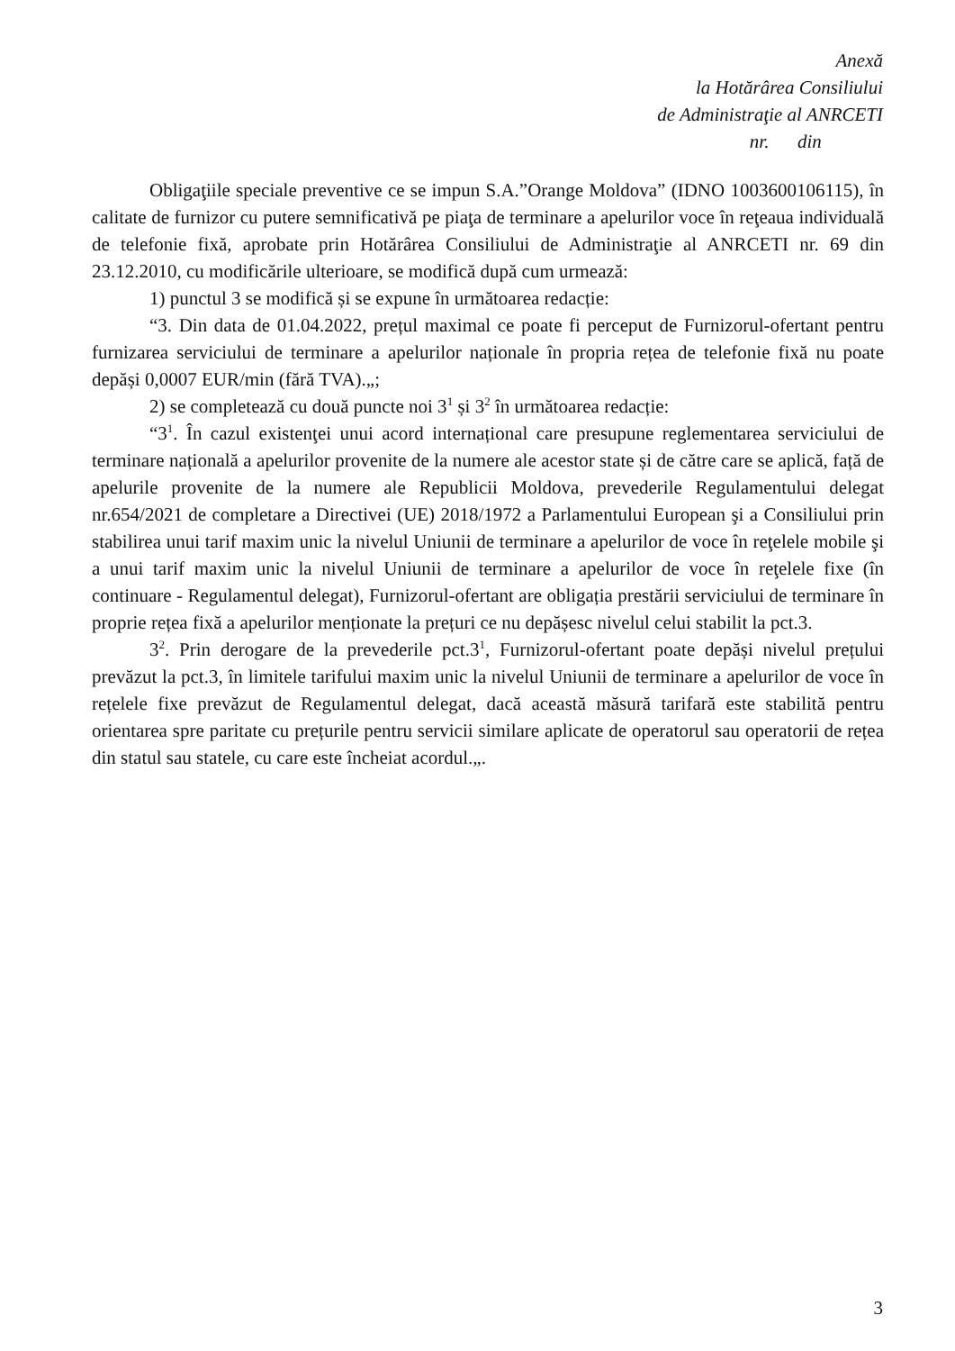Anexă
la Hotărârea Consiliului
de Administraţie al ANRCETI
nr. din
Obligaţiile speciale preventive ce se impun S.A.”Orange Moldova” (IDNO 1003600106115), în calitate de furnizor cu putere semnificativă pe piaţa de terminare a apelurilor voce în reţeaua individuală de telefonie fixă, aprobate prin Hotărârea Consiliului de Administraţie al ANRCETI nr. 69 din 23.12.2010, cu modificările ulterioare, se modifică după cum urmează:
1) punctul 3 se modifică și se expune în următoarea redacție:
“3. Din data de 01.04.2022, prețul maximal ce poate fi perceput de Furnizorul-ofertant pentru furnizarea serviciului de terminare a apelurilor naționale în propria rețea de telefonie fixă nu poate depăși 0,0007 EUR/min (fără TVA).„;
2) se completează cu două puncte noi 3<sup>1</sup> și 3<sup>2</sup> în următoarea redacție:
“3<sup>1</sup>. În cazul existenţei unui acord internațional care presupune reglementarea serviciului de terminare națională a apelurilor provenite de la numere ale acestor state și de către care se aplică, față de apelurile provenite de la numere ale Republicii Moldova, prevederile Regulamentului delegat nr.654/2021 de completare a Directivei (UE) 2018/1972 a Parlamentului European şi a Consiliului prin stabilirea unui tarif maxim unic la nivelul Uniunii de terminare a apelurilor de voce în reţelele mobile şi a unui tarif maxim unic la nivelul Uniunii de terminare a apelurilor de voce în reţelele fixe (în continuare - Regulamentul delegat), Furnizorul-ofertant are obligația prestării serviciului de terminare în proprie rețea fixă a apelurilor menționate la prețuri ce nu depășesc nivelul celui stabilit la pct.3.
3<sup>2</sup>. Prin derogare de la prevederile pct.3<sup>1</sup>, Furnizorul-ofertant poate depăși nivelul prețului prevăzut la pct.3, în limitele tarifului maxim unic la nivelul Uniunii de terminare a apelurilor de voce în rețelele fixe prevăzut de Regulamentul delegat, dacă această măsură tarifară este stabilită pentru orientarea spre paritate cu prețurile pentru servicii similare aplicate de operatorul sau operatorii de rețea din statul sau statele, cu care este încheiat acordul.„.
3